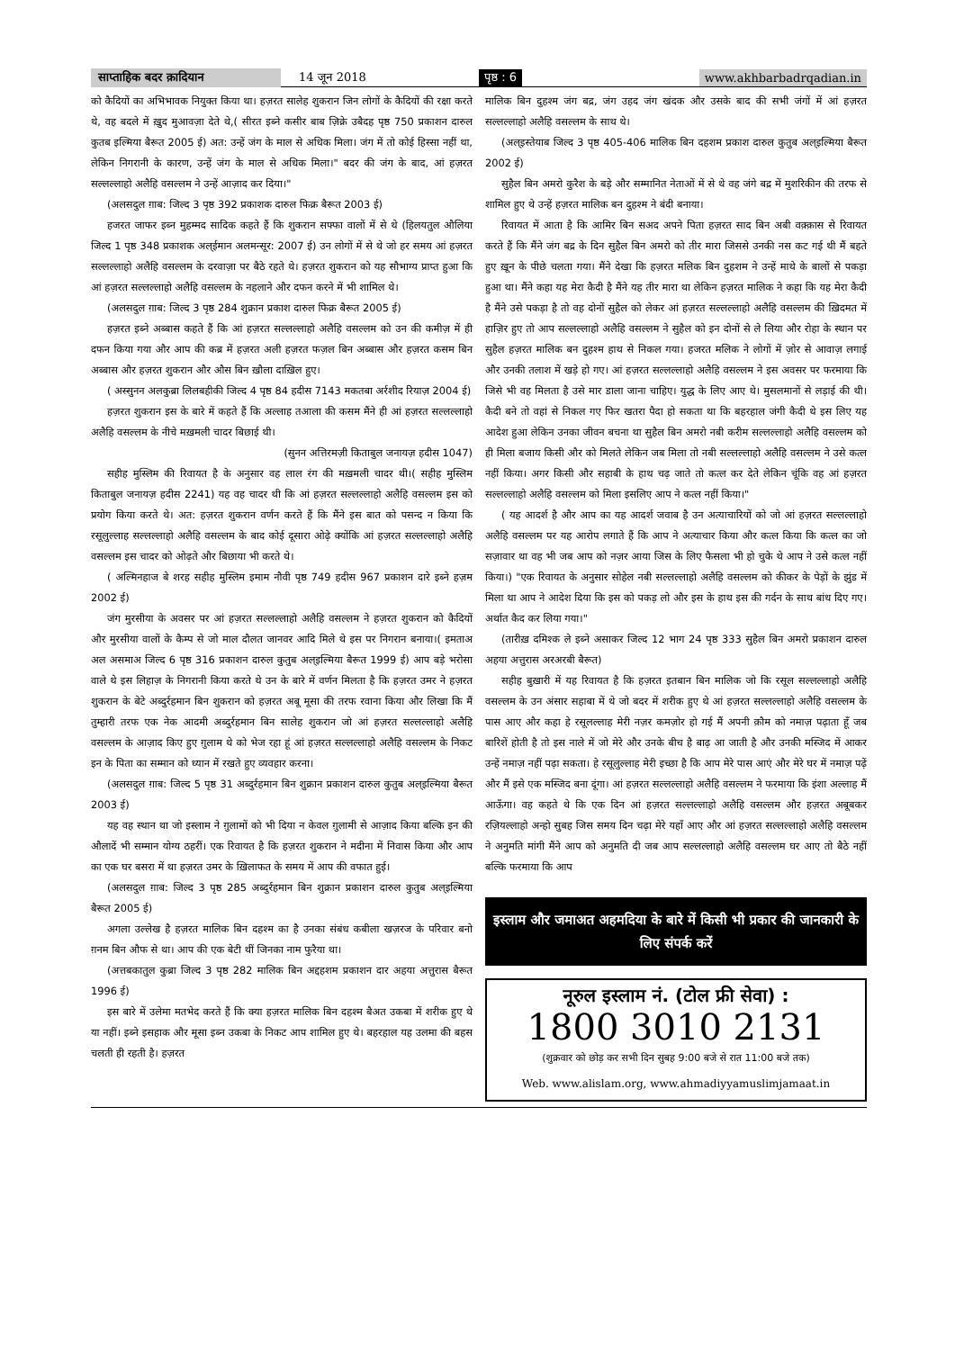साप्ताहिक बदर क़ादियान 14 जून 2018 पृष्ठ : 6 www.akhbarbadrqadian.in
को कैदियों का अभिभावक नियुक्त किया था। हज़रत सालेह शुकरान जिन लोगों के कैदियों की रक्षा करते थे, वह बदले में ख़ुद मुआवज़ा देते थे,( सीरत इब्ने कसीर बाब ज़िक्रे उबैदह पृष्ठ 750 प्रकाशन दारुल कुतब इल्मिया बैरूत 2005 ई) अत: उन्हें जंग के माल से अधिक मिला। जंग में तो कोई हिस्सा नहीं था, लेकिन निगरानी के कारण, उन्हें जंग के माल से अधिक मिला।" बदर की जंग के बाद, आं हज़रत सल्लल्लाहो अलैहि वसल्लम ने उन्हें आज़ाद कर दिया।"
(अलसदुल ग़ाब: जिल्द 3 पृष्ठ 392 प्रकाशक दारुल फिक्र बैरूत 2003 ई)
हजरत जाफर इब्न मुहम्मद सादिक कहते हैं कि शुकरान सफ्फा वालों में से थे (हिलयतुल औलिया जिल्द 1 पृष्ठ 348 प्रकाशक अल्ईमान अलमन्सूर: 2007 ई) उन लोगों में से थे जो हर समय आं हज़रत सल्लल्लाहो अलैहि वसल्लम के दरवाज़ा पर बैठे रहते थे। हज़रत शुकरान को यह सौभाग्य प्राप्त हुआ कि आं हज़रत सल्लल्लाहो अलैहि वसल्लम के नहलाने और दफन करने में भी शामिल थे।
(अलसदुल ग़ाब: जिल्द 3 पृष्ठ 284 शुक्रान प्रकाश दारुल फिक्र बैरूत 2005 ई)
हज़रत इब्ने अब्बास कहते हैं कि आं हज़रत सल्लल्लाहो अलैहि वसल्लम को उन की कमीज़ में ही दफन किया गया और आप की कब्र में हज़रत अली हज़रत फज़ल बिन अब्बास और हज़रत कसम बिन अब्बास और हज़रत शुकरान और औस बिन ख़ौला दाख़िल हुए।
( अस्सुनन अलकुब्रा लिलबहीकी जिल्द 4 पृष्ठ 84 हदीस 7143 मकतबा अर्रशीद रियाज़ 2004 ई)
हज़रत शुकरान इस के बारे में कहते हैं कि अल्लाह तआला की कसम मैंने ही आं हज़रत सल्लल्लाहो अलैहि वसल्लम के नीचे मख़मली चादर बिछाई थी।
(सुनन अत्तिरमज़ी किताबुल जनायज़ हदीस 1047)
सहीह मुस्लिम की रिवायत है के अनुसार वह लाल रंग की मख़मली चादर थी।( सहीह मुस्लिम किताबुल जनायज़ हदीस 2241) यह वह चादर थी कि आं हज़रत सल्लल्लाहो अलैहि वसल्लम इस को प्रयोग किया करते थे। अत: हज़रत शुकरान वर्णन करते हैं कि मैंने इस बात को पसन्द न किया कि रसूलुल्लाह सल्लल्लाहो अलैहि वसल्लम के बाद कोई दूसारा ओढ़े क्योंकि आं हज़रत सल्लल्लाहो अलैहि वसल्लम इस चादर को ओढ़ते और बिछाया भी करते थे।
( अल्मिनहाज बे शरह सहीह मुस्लिम इमाम नौवी पृष्ठ 749 हदीस 967 प्रकाशन दारे इब्ने हज़म 2002 ई)
जंग मुरसीया के अवसर पर आं हज़रत सल्लल्लाहो अलैहि वसल्लम ने हज़रत शुकरान को कैदियों और मुरसीया वालों के कैम्प से जो माल दौलत जानवर आदि मिले थे इस पर निगरान बनाया।( इमताअ अल असमाअ जिल्द 6 पृष्ठ 316 प्रकाशन दारुल कुतुब अल्इल्मिया बैरूत 1999 ई) आप बड़े भरोसा वाले थे इस लिहाज़ के निगरानी किया करते थे उन के बारे में वर्णन मिलता है कि हज़रत उमर ने हज़रत शुकरान के बेटे अब्दुर्रहमान बिन शुकरान को हज़रत अबू मूसा की तरफ रवाना किया और लिखा कि मैं तुम्हारी तरफ एक नेक आदमी अब्दुर्रहमान बिन सालेह शुकरान जो आं हज़रत सल्लल्लाहो अलैहि वसल्लम के आज़ाद किए हुए ग़ुलाम थे को भेज रहा हूं आं हज़रत सल्लल्लाहो अलैहि वसल्लम के निकट इन के पिता का सम्मान को ध्यान में रखते हुए व्यवहार करना।
(अलसदुल ग़ाब: जिल्द 5 पृष्ठ 31 अब्दुर्रहमान बिन शुक्रान प्रकाशन दारुल कुतुब अल्इल्मिया बैरूत 2003 ई)
यह वह स्थान था जो इस्लाम ने ग़ुलामों को भी दिया न केवल ग़ुलामी से आज़ाद किया बल्कि इन की औलादें भी सम्मान योग्य ठहरीं। एक रिवायत है कि हज़रत शुकरान ने मदीना में निवास किया और आप का एक घर बसरा में था हज़रत उमर के ख़िलाफत के समय में आप की वफात हुई।
(अलसदुल ग़ाब: जिल्द 3 पृष्ठ 285 अब्दुर्रहमान बिन शुक्रान प्रकाशन दारुल कुतुब अल्इल्मिया बैरूत 2005 ई)
अगला उल्लेख है हज़रत मालिक बिन दहश्म का है उनका संबंध कबीला खज़रज के परिवार बनो ग़नम बिन औफ से था। आप की एक बेटी थीं जिनका नाम फुरैया था।
(अत्तबकातुल कुब्रा जिल्द 3 पृष्ठ 282 मालिक बिन अद्दहशम प्रकाशन दार अहया अत्तुरास बैरूत 1996 ई)
इस बारे में उलेमा मतभेद करते हैं कि क्या हज़रत मालिक बिन दहश्म बैअत उकबा में शरीक हुए थे या नहीं। इब्ने इसहाक और मूसा इब्न उकबा के निकट आप शामिल हुए थे। बहरहाल यह उलमा की बहस चलती ही रहती है। हज़रत
मालिक बिन दुहश्म जंग बद्र, जंग उहद जंग खंदक और उसके बाद की सभी जंगों में आं हज़रत सल्लल्लाहो अलैहि वसल्लम के साथ थे।
(अल्इस्तेयाब जिल्द 3 पृष्ठ 405-406 मालिक बिन दहशम प्रकाश दारुल कुतुब अल्इल्मिया बैरूत 2002 ई)
सुहैल बिन अमरो कुरैश के बड़े और सम्मानित नेताओं में से थे वह जंगे बद्र में मुशरिकीन की तरफ से शामिल हुए थे उन्हें हज़रत मालिक बन दुहश्म ने बंदी बनाया।
रिवायत में आता है कि आमिर बिन सअद अपने पिता हज़रत साद बिन अबी वक़्क़ास से रिवायत करते हैं कि मैंने जंग बद्र के दिन सुहैल बिन अमरो को तीर मारा जिससे उनकी नस कट गई थी मैं बहते हुए ख़ून के पीछे चलता गया। मैंने देखा कि हज़रत मलिक बिन दुहशम ने उन्हें माथे के बालों से पकड़ा हुआ था। मैंने कहा यह मेरा कैदी है मैंने यह तीर मारा था लेकिन हज़रत मालिक ने कहा कि यह मेरा कैदी है मैंने उसे पकड़ा है तो वह दोनों सुहैल को लेकर आं हज़रत सल्लल्लाहो अलैहि वसल्लम की ख़िदमत में हाज़िर हुए तो आप सल्लल्लाहो अलैहि वसल्लम ने सुहैल को इन दोनों से ले लिया और रोहा के स्थान पर सुहैल हज़रत मालिक बन दुहश्म हाथ से निकल गया। हजरत मलिक ने लोगों में ज़ोर से आवाज़ लगाई और उनकी तलाश में खड़े हो गए। आं हज़रत सल्लल्लाहो अलैहि वसल्लम ने इस अवसर पर फरमाया कि जिसे भी वह मिलता है उसे मार डाला जाना चाहिए। युद्ध के लिए आए थे। मुसलमानों से लड़ाई की थी। कैदी बने तो वहां से निकल गए फिर खतरा पैदा हो सकता था कि बहरहाल जंगी कैदी थे इस लिए यह आदेश हुआ लेकिन उनका जीवन बचना था सुहैल बिन अमरो नबी करीम सल्लल्लाहो अलैहि वसल्लम को ही मिला बजाय किसी और को मिलते लेकिन जब मिला तो नबी सल्लल्लाहो अलैहि वसल्लम ने उसे कत्ल नहीं किया। अगर किसी और सहाबी के हाथ चढ़ जाते तो कत्ल कर देते लेकिन चूंकि वह आं हज़रत सल्लल्लाहो अलैहि वसल्लम को मिला इसलिए आप ने कत्ल नहीं किया।"
( यह आदर्श है और आप का यह आदर्श जवाब है उन अत्याचारियों को जो आं हज़रत सल्लल्लाहो अलैहि वसल्लम पर यह आरोप लगाते हैं कि आप ने अत्याचार किया और कत्ल किया कि कत्ल का जो सज़ावार था वह भी जब आप को नज़र आया जिस के लिए फैसला भी हो चुके थे आप ने उसे कत्ल नहीं किया।) "एक रिवायत के अनुसार सोहेल नबी सल्लल्लाहो अलैहि वसल्लम को कीकर के पेड़ों के झुंड में मिला था आप ने आदेश दिया कि इस को पकड़ लो और इस के हाथ इस की गर्दन के साथ बांध दिए गए। अर्थात कैद कर लिया गया।"
(तारीख़ दमिश्क ले इब्ने असाकर जिल्द 12 भाग 24 पृष्ठ 333 सुहैल बिन अमरो प्रकाशन दारुल अहया अत्तुरास अरअरबी बैरूत)
सहीह बुख़ारी में यह रिवायत है कि हज़रत इतबान बिन मालिक जो कि रसूल सल्लल्लाहो अलैहि वसल्लम के उन अंसार सहाबा में थे जो बदर में शरीक हुए थे आं हज़रत सल्लल्लाहो अलैहि वसल्लम के पास आए और कहा हे रसूलल्लाह मेरी नज़र कमज़ोर हो गई मैं अपनी क़ौम को नमाज़ पढ़ाता हूँ जब बारिशें होती है तो इस नाले में जो मेरे और उनके बीच है बाढ़ आ जाती है और उनकी मस्जिद में आकर उन्हें नमाज़ नहीं पढ़ा सकता। हे रसूलुल्लाह मेरी इच्छा है कि आप मेरे पास आएं और मेरे घर में नमाज़ पढ़ें और मैं इसे एक मस्जिद बना दूंगा। आं हज़रत सल्लल्लाहो अलैहि वसल्लम ने फरमाया कि इंशा अल्लाह मैं आऊँगा। वह कहते थे कि एक दिन आं हज़रत सल्लल्लाहो अलैहि वसल्लम और हज़रत अबूबकर रज़ियल्लाहो अन्हो सुबह जिस समय दिन चढ़ा मेरे यहाँ आए और आं हज़रत सल्लल्लाहो अलैहि वसल्लम ने अनुमति मांगी मैंने आप को अनुमति दी जब आप सल्लल्लाहो अलैहि वसल्लम घर आए तो बैठे नहीं बल्कि फरमाया कि आप
इस्लाम और जमाअत अहमदिया के बारे में किसी भी प्रकार की जानकारी के लिए संपर्क करें
नूरुल इस्लाम नं. (टोल फ्री सेवा) :
1800 3010 2131
(शुक्रवार को छोड़ कर सभी दिन सुबह 9:00 बजे से रात 11:00 बजे तक)
Web. www.alislam.org, www.ahmadiyyamuslimjamaat.in